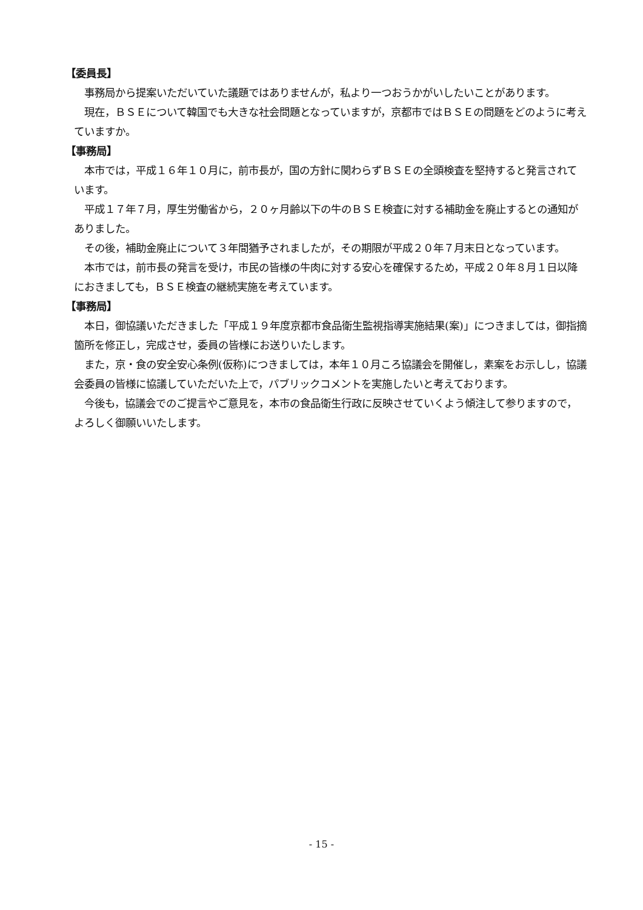【委員長】
事務局から提案いただいていた議題ではありませんが，私より一つおうかがいしたいことがあります。
現在，ＢＳＥについて韓国でも大きな社会問題となっていますが，京都市ではＢＳＥの問題をどのように考えていますか。
【事務局】
本市では，平成１６年１０月に，前市長が，国の方針に関わらずＢＳＥの全頭検査を堅持すると発言されています。
平成１７年７月，厚生労働省から，２０ヶ月齢以下の牛のＢＳＥ検査に対する補助金を廃止するとの通知がありました。
その後，補助金廃止について３年間猶予されましたが，その期限が平成２０年７月末日となっています。
本市では，前市長の発言を受け，市民の皆様の牛肉に対する安心を確保するため，平成２０年８月１日以降におきましても，ＢＳＥ検査の継続実施を考えています。
【事務局】
本日，御協議いただきました「平成１９年度京都市食品衛生監視指導実施結果(案)」につきましては，御指摘箇所を修正し，完成させ，委員の皆様にお送りいたします。
また，京・食の安全安心条例(仮称)につきましては，本年１０月ころ協議会を開催し，素案をお示しし，協議会委員の皆様に協議していただいた上で，パブリックコメントを実施したいと考えております。
今後も，協議会でのご提言やご意見を，本市の食品衛生行政に反映させていくよう傾注して参りますので，よろしく御願いいたします。
- 15 -